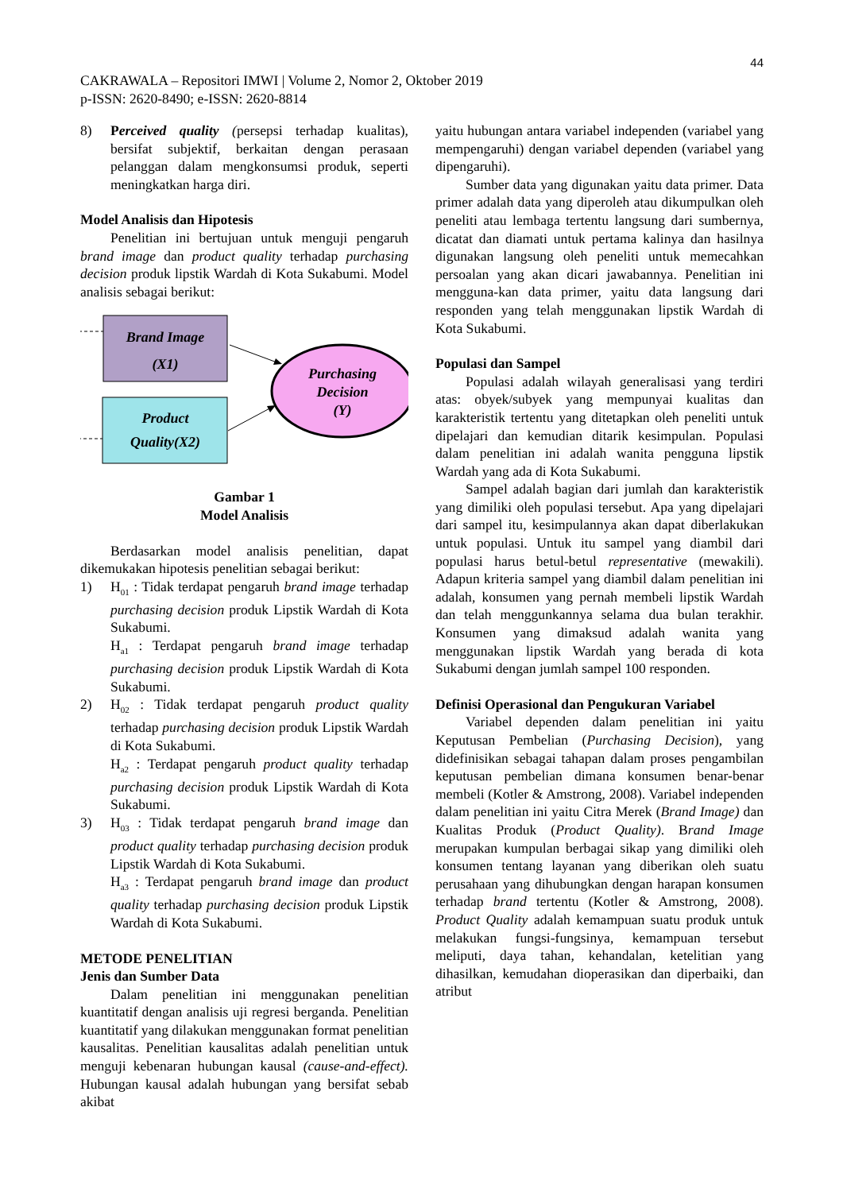44
CAKRAWALA – Repositori IMWI | Volume 2, Nomor 2, Oktober 2019
p-ISSN: 2620-8490; e-ISSN: 2620-8814
8) Perceived quality (persepsi terhadap kualitas), bersifat subjektif, berkaitan dengan perasaan pelanggan dalam mengkonsumsi produk, seperti meningkatkan harga diri.
Model Analisis dan Hipotesis
Penelitian ini bertujuan untuk menguji pengaruh brand image dan product quality terhadap purchasing decision produk lipstik Wardah di Kota Sukabumi. Model analisis sebagai berikut:
Brand Image
(X1)
Product
Quality(X2)
Purchasing
Decision
(Y)
Gambar 1
Model Analisis
Berdasarkan model analisis penelitian, dapat dikemukakan hipotesis penelitian sebagai berikut:
1) H<sub>01</sub> : Tidak terdapat pengaruh brand image terhadap purchasing decision produk Lipstik Wardah di Kota Sukabumi.
H<sub>a1</sub> : Terdapat pengaruh brand image terhadap purchasing decision produk Lipstik Wardah di Kota Sukabumi.
2) H<sub>02</sub> : Tidak terdapat pengaruh product quality terhadap purchasing decision produk Lipstik Wardah di Kota Sukabumi.
H<sub>a2</sub> : Terdapat pengaruh product quality terhadap purchasing decision produk Lipstik Wardah di Kota Sukabumi.
3) H<sub>03</sub> : Tidak terdapat pengaruh brand image dan product quality terhadap purchasing decision produk Lipstik Wardah di Kota Sukabumi.
H<sub>a3</sub> : Terdapat pengaruh brand image dan product quality terhadap purchasing decision produk Lipstik Wardah di Kota Sukabumi.
METODE PENELITIAN
Jenis dan Sumber Data
Dalam penelitian ini menggunakan penelitian kuantitatif dengan analisis uji regresi berganda. Penelitian kuantitatif yang dilakukan menggunakan format penelitian kausalitas. Penelitian kausalitas adalah penelitian untuk menguji kebenaran hubungan kausal (cause-and-effect). Hubungan kausal adalah hubungan yang bersifat sebab akibat
yaitu hubungan antara variabel independen (variabel yang mempengaruhi) dengan variabel dependen (variabel yang dipengaruhi).
Sumber data yang digunakan yaitu data primer. Data primer adalah data yang diperoleh atau dikumpulkan oleh peneliti atau lembaga tertentu langsung dari sumbernya, dicatat dan diamati untuk pertama kalinya dan hasilnya digunakan langsung oleh peneliti untuk memecahkan persoalan yang akan dicari jawabannya. Penelitian ini mengguna-kan data primer, yaitu data langsung dari responden yang telah menggunakan lipstik Wardah di Kota Sukabumi.
Populasi dan Sampel
Populasi adalah wilayah generalisasi yang terdiri atas: obyek/subyek yang mempunyai kualitas dan karakteristik tertentu yang ditetapkan oleh peneliti untuk dipelajari dan kemudian ditarik kesimpulan. Populasi dalam penelitian ini adalah wanita pengguna lipstik Wardah yang ada di Kota Sukabumi.
Sampel adalah bagian dari jumlah dan karakteristik yang dimiliki oleh populasi tersebut. Apa yang dipelajari dari sampel itu, kesimpulannya akan dapat diberlakukan untuk populasi. Untuk itu sampel yang diambil dari populasi harus betul-betul representative (mewakili). Adapun kriteria sampel yang diambil dalam penelitian ini adalah, konsumen yang pernah membeli lipstik Wardah dan telah menggunkannya selama dua bulan terakhir. Konsumen yang dimaksud adalah wanita yang menggunakan lipstik Wardah yang berada di kota Sukabumi dengan jumlah sampel 100 responden.
Definisi Operasional dan Pengukuran Variabel
Variabel dependen dalam penelitian ini yaitu Keputusan Pembelian (Purchasing Decision), yang didefinisikan sebagai tahapan dalam proses pengambilan keputusan pembelian dimana konsumen benar-benar membeli (Kotler & Amstrong, 2008). Variabel independen dalam penelitian ini yaitu Citra Merek (Brand Image) dan Kualitas Produk (Product Quality). Brand Image merupakan kumpulan berbagai sikap yang dimiliki oleh konsumen tentang layanan yang diberikan oleh suatu perusahaan yang dihubungkan dengan harapan konsumen terhadap brand tertentu (Kotler & Amstrong, 2008). Product Quality adalah kemampuan suatu produk untuk melakukan fungsi-fungsinya, kemampuan tersebut meliputi, daya tahan, kehandalan, ketelitian yang dihasilkan, kemudahan dioperasikan dan diperbaiki, dan atribut